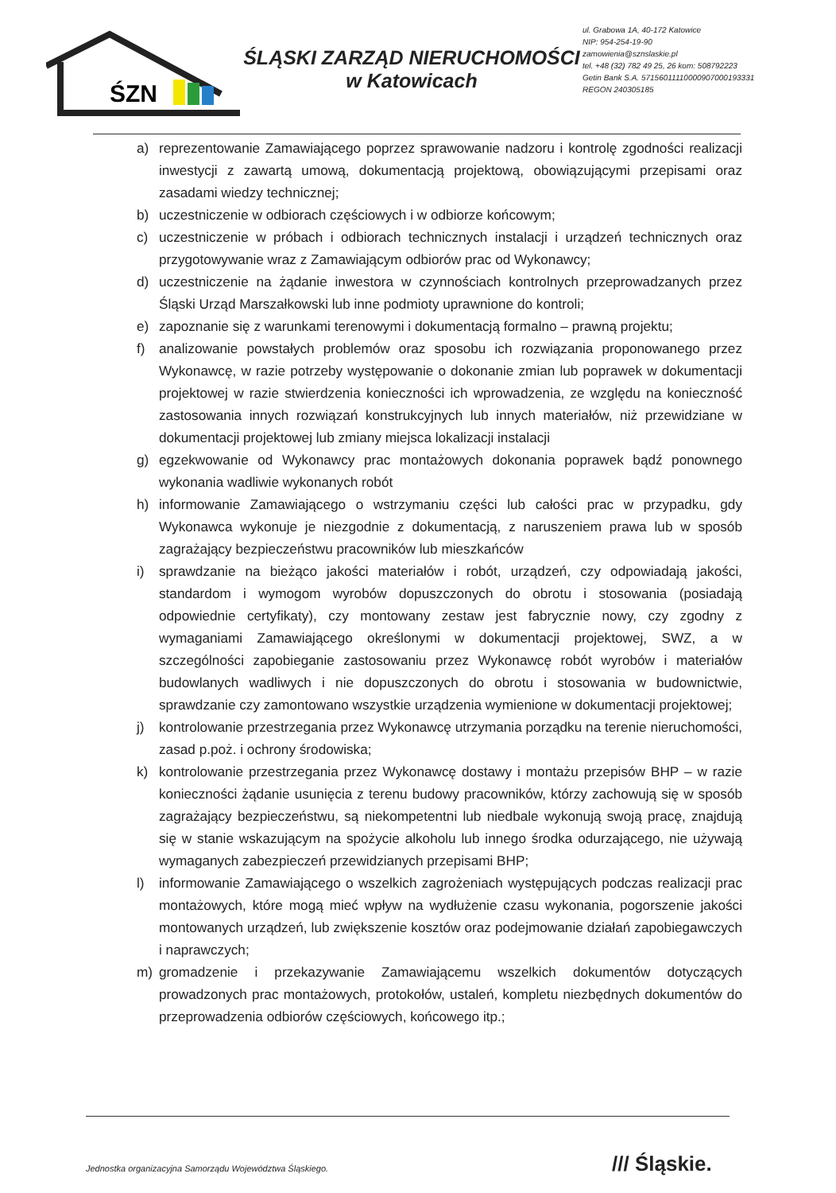ŚZN
ŚLĄSKI ZARZĄD NIERUCHOMOŚCI
w Katowicach
ul. Grabowa 1A, 40-172 Katowice
NIP: 954-254-19-90
zamowienia@sznslaskie.pl
tel. +48 (32) 782 49 25, 26 kom: 508792223
Getin Bank S.A. 57156011110000907000193331
REGON 240305185
a) reprezentowanie Zamawiającego poprzez sprawowanie nadzoru i kontrolę zgodności realizacji inwestycji z zawartą umową, dokumentacją projektową, obowiązującymi przepisami oraz zasadami wiedzy technicznej;
b) uczestniczenie w odbiorach częściowych i w odbiorze końcowym;
c) uczestniczenie w próbach i odbiorach technicznych instalacji i urządzeń technicznych oraz przygotowywanie wraz z Zamawiającym odbiorów prac od Wykonawcy;
d) uczestniczenie na żądanie inwestora w czynnościach kontrolnych przeprowadzanych przez Śląski Urząd Marszałkowski lub inne podmioty uprawnione do kontroli;
e) zapoznanie się z warunkami terenowymi i dokumentacją formalno – prawną projektu;
f) analizowanie powstałych problemów oraz sposobu ich rozwiązania proponowanego przez Wykonawcę, w razie potrzeby występowanie o dokonanie zmian lub poprawek w dokumentacji projektowej w razie stwierdzenia konieczności ich wprowadzenia, ze względu na konieczność zastosowania innych rozwiązań konstrukcyjnych lub innych materiałów, niż przewidziane w dokumentacji projektowej lub zmiany miejsca lokalizacji instalacji
g) egzekwowanie od Wykonawcy prac montażowych dokonania poprawek bądź ponownego wykonania wadliwie wykonanych robót
h) informowanie Zamawiającego o wstrzymaniu części lub całości prac w przypadku, gdy Wykonawca wykonuje je niezgodnie z dokumentacją, z naruszeniem prawa lub w sposób zagrażający bezpieczeństwu pracowników lub mieszkańców
i) sprawdzanie na bieżąco jakości materiałów i robót, urządzeń, czy odpowiadają jakości, standardom i wymogom wyrobów dopuszczonych do obrotu i stosowania (posiadają odpowiednie certyfikaty), czy montowany zestaw jest fabrycznie nowy, czy zgodny z wymaganiami Zamawiającego określonymi w dokumentacji projektowej, SWZ, a w szczególności zapobieganie zastosowaniu przez Wykonawcę robót wyrobów i materiałów budowlanych wadliwych i nie dopuszczonych do obrotu i stosowania w budownictwie, sprawdzanie czy zamontowano wszystkie urządzenia wymienione w dokumentacji projektowej;
j) kontrolowanie przestrzegania przez Wykonawcę utrzymania porządku na terenie nieruchomości, zasad p.poż. i ochrony środowiska;
k) kontrolowanie przestrzegania przez Wykonawcę dostawy i montażu przepisów BHP – w razie konieczności żądanie usunięcia z terenu budowy pracowników, którzy zachowują się w sposób zagrażający bezpieczeństwu, są niekompetentni lub niedbale wykonują swoją pracę, znajdują się w stanie wskazującym na spożycie alkoholu lub innego środka odurzającego, nie używają wymaganych zabezpieczeń przewidzianych przepisami BHP;
l) informowanie Zamawiającego o wszelkich zagrożeniach występujących podczas realizacji prac montażowych, które mogą mieć wpływ na wydłużenie czasu wykonania, pogorszenie jakości montowanych urządzeń, lub zwiększenie kosztów oraz podejmowanie działań zapobiegawczych i naprawczych;
m) gromadzenie i przekazywanie Zamawiającemu wszelkich dokumentów dotyczących prowadzonych prac montażowych, protokołów, ustaleń, kompletu niezbędnych dokumentów do przeprowadzenia odbiorów częściowych, końcowego itp.;
Jednostka organizacyjna Samorządu Województwa Śląskiego.
/// Śląskie.